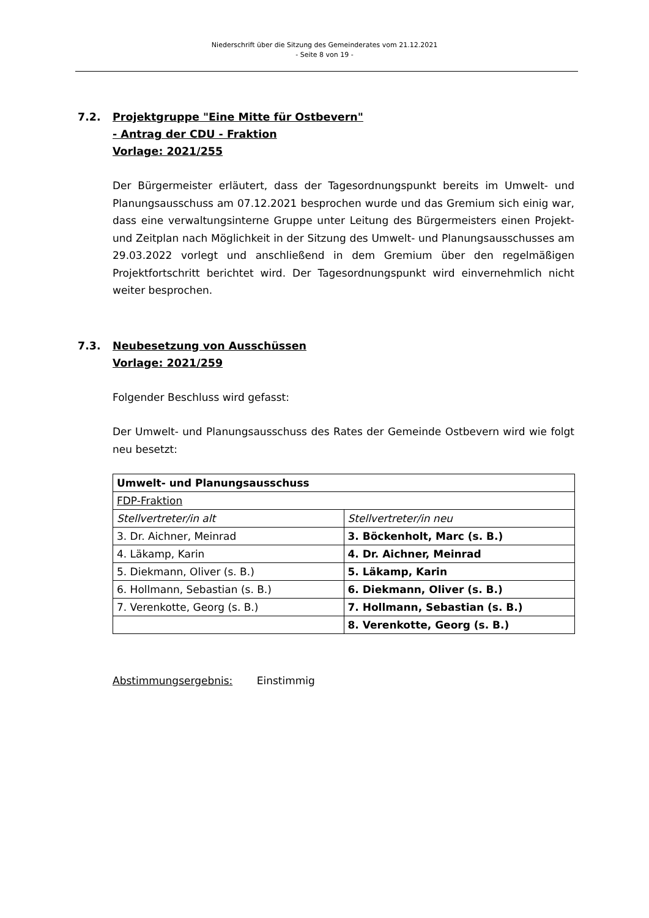Niederschrift über die Sitzung des Gemeinderates vom 21.12.2021
- Seite 8 von 19 -
7.2. Projektgruppe "Eine Mitte für Ostbevern"
- Antrag der CDU - Fraktion
Vorlage: 2021/255
Der Bürgermeister erläutert, dass der Tagesordnungspunkt bereits im Umwelt- und Planungsausschuss am 07.12.2021 besprochen wurde und das Gremium sich einig war, dass eine verwaltungsinterne Gruppe unter Leitung des Bürgermeisters einen Projekt- und Zeitplan nach Möglichkeit in der Sitzung des Umwelt- und Planungsausschusses am 29.03.2022 vorlegt und anschließend in dem Gremium über den regelmäßigen Projektfortschritt berichtet wird. Der Tagesordnungspunkt wird einvernehmlich nicht weiter besprochen.
7.3. Neubesetzung von Ausschüssen
Vorlage: 2021/259
Folgender Beschluss wird gefasst:
Der Umwelt- und Planungsausschuss des Rates der Gemeinde Ostbevern wird wie folgt neu besetzt:
| Umwelt- und Planungsausschuss | |
| FDP-Fraktion | |
| Stellvertreter/in alt | Stellvertreter/in neu |
| 3. Dr. Aichner, Meinrad | 3. Böckenholt, Marc (s. B.) |
| 4. Läkamp, Karin | 4. Dr. Aichner, Meinrad |
| 5. Diekmann, Oliver (s. B.) | 5. Läkamp, Karin |
| 6. Hollmann, Sebastian (s. B.) | 6. Diekmann, Oliver (s. B.) |
| 7. Verenkotte, Georg (s. B.) | 7. Hollmann, Sebastian (s. B.) |
| | 8. Verenkotte, Georg (s. B.) |
Abstimmungsergebnis: Einstimmig